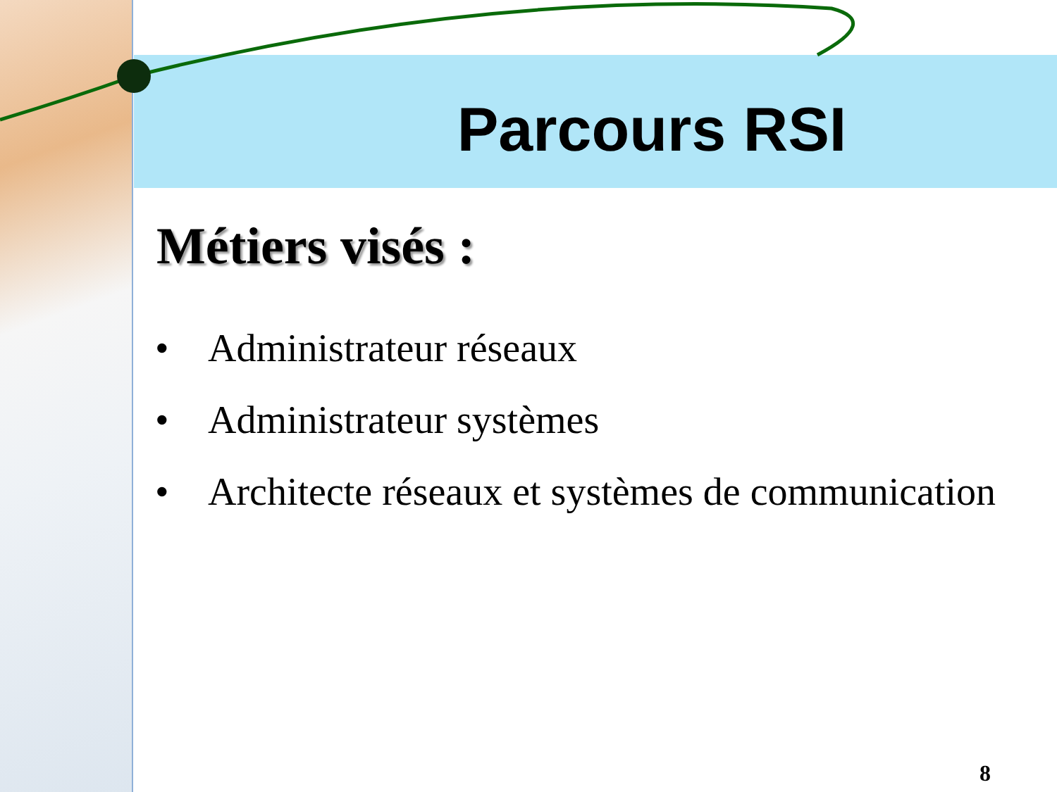Parcours RSI
Métiers visés :
• Administrateur réseaux
• Administrateur systèmes
• Architecte réseaux et systèmes de communication
8